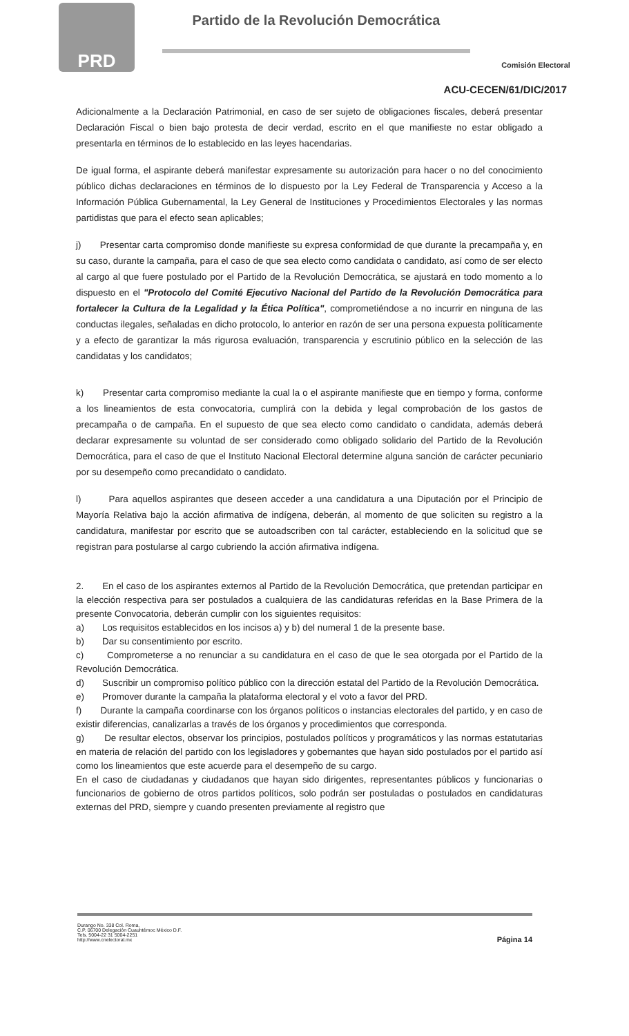PRD
Partido de la Revolución Democrática
Comisión Electoral
ACU-CECEN/61/DIC/2017
Adicionalmente a la Declaración Patrimonial, en caso de ser sujeto de obligaciones fiscales, deberá presentar Declaración Fiscal o bien bajo protesta de decir verdad, escrito en el que manifieste no estar obligado a presentarla en términos de lo establecido en las leyes hacendarias.
De igual forma, el aspirante deberá manifestar expresamente su autorización para hacer o no del conocimiento público dichas declaraciones en términos de lo dispuesto por la Ley Federal de Transparencia y Acceso a la Información Pública Gubernamental, la Ley General de Instituciones y Procedimientos Electorales y las normas partidistas que para el efecto sean aplicables;
j) Presentar carta compromiso donde manifieste su expresa conformidad de que durante la precampaña y, en su caso, durante la campaña, para el caso de que sea electo como candidata o candidato, así como de ser electo al cargo al que fuere postulado por el Partido de la Revolución Democrática, se ajustará en todo momento a lo dispuesto en el "Protocolo del Comité Ejecutivo Nacional del Partido de la Revolución Democrática para fortalecer la Cultura de la Legalidad y la Ética Política", comprometiéndose a no incurrir en ninguna de las conductas ilegales, señaladas en dicho protocolo, lo anterior en razón de ser una persona expuesta políticamente y a efecto de garantizar la más rigurosa evaluación, transparencia y escrutinio público en la selección de las candidatas y los candidatos;
k) Presentar carta compromiso mediante la cual la o el aspirante manifieste que en tiempo y forma, conforme a los lineamientos de esta convocatoria, cumplirá con la debida y legal comprobación de los gastos de precampaña o de campaña. En el supuesto de que sea electo como candidato o candidata, además deberá declarar expresamente su voluntad de ser considerado como obligado solidario del Partido de la Revolución Democrática, para el caso de que el Instituto Nacional Electoral determine alguna sanción de carácter pecuniario por su desempeño como precandidato o candidato.
l) Para aquellos aspirantes que deseen acceder a una candidatura a una Diputación por el Principio de Mayoría Relativa bajo la acción afirmativa de indígena, deberán, al momento de que soliciten su registro a la candidatura, manifestar por escrito que se autoadscriben con tal carácter, estableciendo en la solicitud que se registran para postularse al cargo cubriendo la acción afirmativa indígena.
2. En el caso de los aspirantes externos al Partido de la Revolución Democrática, que pretendan participar en la elección respectiva para ser postulados a cualquiera de las candidaturas referidas en la Base Primera de la presente Convocatoria, deberán cumplir con los siguientes requisitos:
a) Los requisitos establecidos en los incisos a) y b) del numeral 1 de la presente base.
b) Dar su consentimiento por escrito.
c) Comprometerse a no renunciar a su candidatura en el caso de que le sea otorgada por el Partido de la Revolución Democrática.
d) Suscribir un compromiso político público con la dirección estatal del Partido de la Revolución Democrática.
e) Promover durante la campaña la plataforma electoral y el voto a favor del PRD.
f) Durante la campaña coordinarse con los órganos políticos o instancias electorales del partido, y en caso de existir diferencias, canalizarlas a través de los órganos y procedimientos que corresponda.
g) De resultar electos, observar los principios, postulados políticos y programáticos y las normas estatutarias en materia de relación del partido con los legisladores y gobernantes que hayan sido postulados por el partido así como los lineamientos que este acuerde para el desempeño de su cargo.
En el caso de ciudadanas y ciudadanos que hayan sido dirigentes, representantes públicos y funcionarias o funcionarios de gobierno de otros partidos políticos, solo podrán ser postuladas o postulados en candidaturas externas del PRD, siempre y cuando presenten previamente al registro que
Durango No. 338 Col. Roma,
C.P. 06700 Delegación Cuauhtémoc México D.F.
Tels. 5004-22 31 5004-2251
http://www.cnelectoral.mx
Página 14